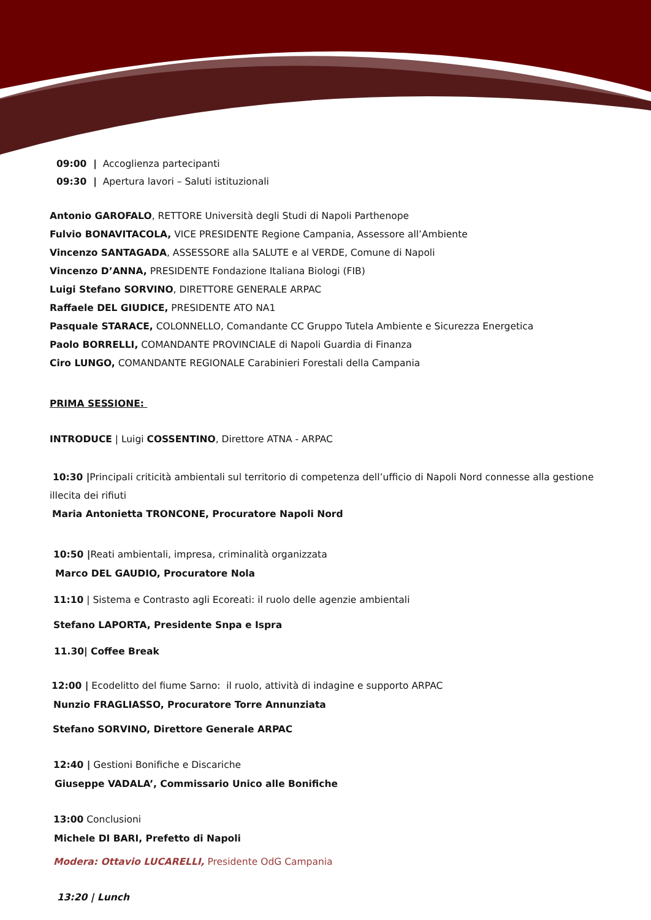09:00 | Accoglienza partecipanti
09:30 | Apertura lavori – Saluti istituzionali
Antonio GAROFALO, RETTORE Università degli Studi di Napoli Parthenope
Fulvio BONAVITACOLA, VICE PRESIDENTE Regione Campania, Assessore all’Ambiente
Vincenzo SANTAGADA, ASSESSORE alla SALUTE e al VERDE, Comune di Napoli
Vincenzo D’ANNA, PRESIDENTE Fondazione Italiana Biologi (FIB)
Luigi Stefano SORVINO, DIRETTORE GENERALE ARPAC
Raffaele DEL GIUDICE, PRESIDENTE ATO NA1
Pasquale STARACE, COLONNELLO, Comandante CC Gruppo Tutela Ambiente e Sicurezza Energetica
Paolo BORRELLI, COMANDANTE PROVINCIALE di Napoli Guardia di Finanza
Ciro LUNGO, COMANDANTE REGIONALE Carabinieri Forestali della Campania
PRIMA SESSIONE:
INTRODUCE | Luigi COSSENTINO, Direttore ATNA - ARPAC
10:30 |Principali criticità ambientali sul territorio di competenza dell’ufficio di Napoli Nord connesse alla gestione illecita dei rifiuti
Maria Antonietta TRONCONE, Procuratore Napoli Nord
10:50 |Reati ambientali, impresa, criminalità organizzata
Marco DEL GAUDIO, Procuratore Nola
11:10 | Sistema e Contrasto agli Ecoreati: il ruolo delle agenzie ambientali
Stefano LAPORTA, Presidente Snpa e Ispra
11.30| Coffee Break
12:00 | Ecodelitto del fiume Sarno: il ruolo, attività di indagine e supporto ARPAC
Nunzio FRAGLIASSO, Procuratore Torre Annunziata
Stefano SORVINO, Direttore Generale ARPAC
12:40 | Gestioni Bonifiche e Discariche
Giuseppe VADALA’, Commissario Unico alle Bonifiche
13:00 Conclusioni
Michele DI BARI, Prefetto di Napoli
Modera: Ottavio LUCARELLI, Presidente OdG Campania
13:20 | Lunch